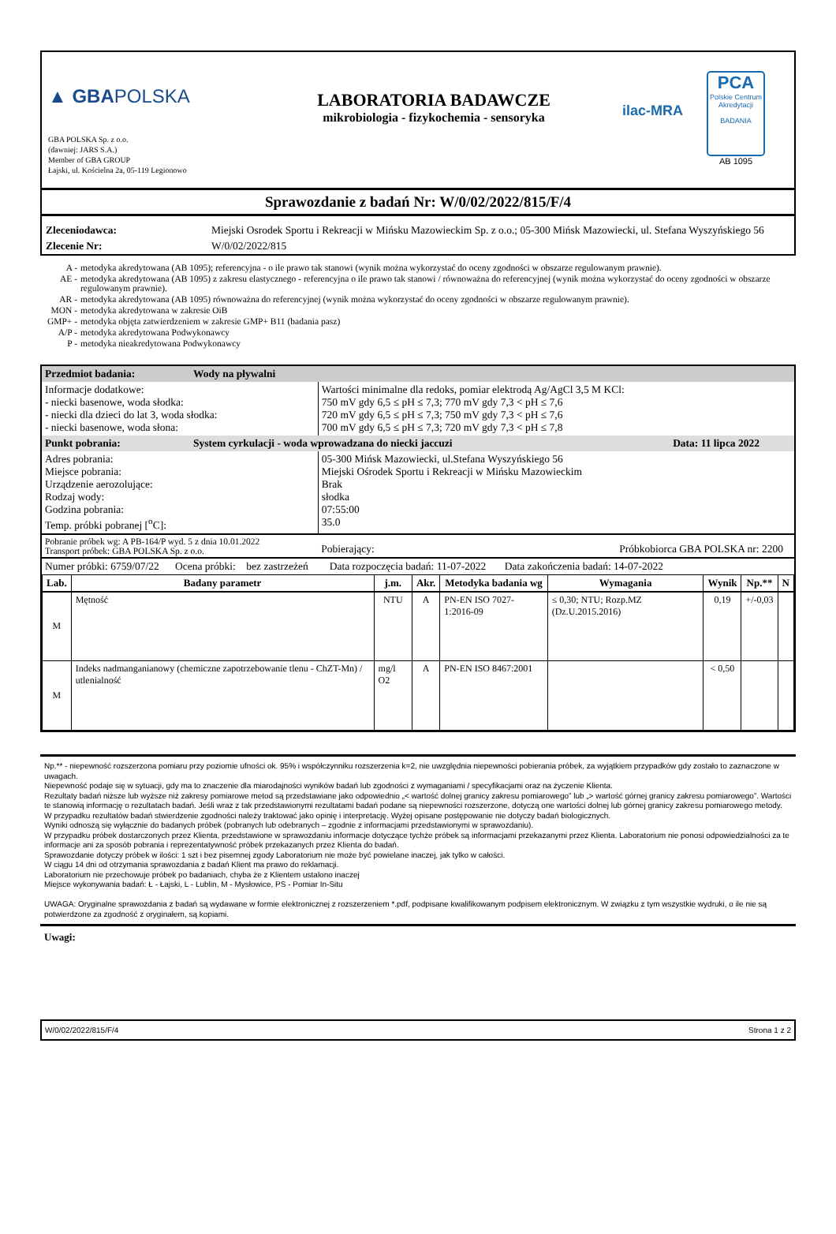▲ GBAPOLSKA
GBA POLSKA Sp. z o.o.
(dawniej: JARS S.A.)
Member of GBA GROUP
Łajski, ul. Kościelna 2a, 05-119 Legionowo
LABORATORIA BADAWCZE
mikrobiologia - fizykochemia - sensoryka
ilac-MRA
PCA
Polskie Centrum Akredytacji
BADANIA
AB 1095
Sprawozdanie z badań Nr: W/0/02/2022/815/F/4
| Zleceniodawca: | Miejski Osrodek Sportu i Rekreacji w Mińsku Mazowieckim Sp. z o.o.; 05-300 Mińsk Mazowiecki, ul. Stefana Wyszyńskiego 56 |
| Zlecenie Nr: | W/0/02/2022/815 |
| A - | metodyka akredytowana (AB 1095); referencyjna - o ile prawo tak stanowi (wynik można wykorzystać do oceny zgodności w obszarze regulowanym prawnie). |
| AE - | metodyka akredytowana (AB 1095) z zakresu elastycznego - referencyjna o ile prawo tak stanowi / równoważna do referencyjnej (wynik można wykorzystać do oceny zgodności w obszarze regulowanym prawnie). |
| AR - | metodyka akredytowana (AB 1095) równoważna do referencyjnej (wynik można wykorzystać do oceny zgodności w obszarze regulowanym prawnie). |
| MON - | metodyka akredytowana w zakresie OiB |
| GMP+ - | metodyka objęta zatwierdzeniem w zakresie GMP+ B11 (badania pasz) |
| A/P - | metodyka akredytowana Podwykonawcy |
| P - | metodyka nieakredytowana Podwykonawcy |
| Przedmiot badania: | Wody na pływalni | |
| Informacje dodatkowe: - niecki basenowe, woda słodka: - niecki dla dzieci do lat 3, woda słodka: - niecki basenowe, woda słona: | | Wartości minimalne dla redoks, pomiar elektrodą Ag/AgCl 3,5 M KCl: 750 mV gdy 6,5 ≤ pH ≤ 7,3; 770 mV gdy 7,3 < pH ≤ 7,6 720 mV gdy 6,5 ≤ pH ≤ 7,3; 750 mV gdy 7,3 < pH ≤ 7,6 700 mV gdy 6,5 ≤ pH ≤ 7,3; 720 mV gdy 7,3 < pH ≤ 7,8 |
| Punkt pobrania: | System cyrkulacji - woda wprowadzana do niecki jaccuzi Data: 11 lipca 2022 | |
| Adres pobrania: Miejsce pobrania: Urządzenie aerozolujące: Rodzaj wody: Godzina pobrania: Temp. próbki pobranej [<sup>o</sup>C]: | | 05-300 Mińsk Mazowiecki, ul.Stefana Wyszyńskiego 56 Miejski Ośrodek Sportu i Rekreacji w Mińsku Mazowieckim Brak słodka 07:55:00 35.0 |
| Pobranie próbek wg: A PB-164/P wyd. 5 z dnia 10.01.2022 Transport próbek: GBA POLSKA Sp. z o.o. | | Pobierający: Próbkobiorca GBA POLSKA nr: 2200 |
| Numer próbki: 6759/07/22 Ocena próbki: bez zastrzeżeń Data rozpoczęcia badań: 11-07-2022 Data zakończenia badań: 14-07-2022 | | |
| Lab. | Badany parametr | j.m. | Akr. | Metodyka badania wg | Wymagania | Wynik | Np.** | N |
| --- | --- | --- | --- | --- | --- | --- | --- | --- |
| M | Mętność | NTU | A | PN-EN ISO 7027-1:2016-09 | ≤ 0,30; NTU; Rozp.MZ (Dz.U.2015.2016) | 0,19 | +/-0,03 | |
| M | Indeks nadmanganianowy (chemiczne zapotrzebowanie tlenu - ChZT-Mn) / utlenialność | mg/l O2 | A | PN-EN ISO 8467:2001 | | < 0,50 | | |
Np.** - niepewność rozszerzona pomiaru przy poziomie ufności ok. 95% i współczynniku rozszerzenia k=2, nie uwzględnia niepewności pobierania próbek, za wyjątkiem przypadków gdy zostało to zaznaczone w uwagach.
Niepewność podaje się w sytuacji, gdy ma to znaczenie dla miarodajności wyników badań lub zgodności z wymaganiami / specyfikacjami oraz na życzenie Klienta.
Rezultaty badań niższe lub wyższe niż zakresy pomiarowe metod są przedstawiane jako odpowiednio „< wartość dolnej granicy zakresu pomiarowego” lub „> wartość górnej granicy zakresu pomiarowego”. Wartości te stanowią informację o rezultatach badań. Jeśli wraz z tak przedstawionymi rezultatami badań podane są niepewności rozszerzone, dotyczą one wartości dolnej lub górnej granicy zakresu pomiarowego metody. W przypadku rezultatów badań stwierdzenie zgodności należy traktować jako opinię i interpretację. Wyżej opisane postępowanie nie dotyczy badań biologicznych.
Wyniki odnoszą się wyłącznie do badanych próbek (pobranych lub odebranych – zgodnie z informacjami przedstawionymi w sprawozdaniu).
W przypadku próbek dostarczonych przez Klienta, przedstawione w sprawozdaniu informacje dotyczące tychże próbek są informacjami przekazanymi przez Klienta. Laboratorium nie ponosi odpowiedzialności za te informacje ani za sposób pobrania i reprezentatywność próbek przekazanych przez Klienta do badań.
Sprawozdanie dotyczy próbek w ilości: 1 szt i bez pisemnej zgody Laboratorium nie może być powielane inaczej, jak tylko w całości.
W ciągu 14 dni od otrzymania sprawozdania z badań Klient ma prawo do reklamacji.
Laboratorium nie przechowuje próbek po badaniach, chyba że z Klientem ustalono inaczej
Miejsce wykonywania badań: Ł - Łajski, L - Lublin, M - Mysłowice, PS - Pomiar In-Situ
UWAGA: Oryginalne sprawozdania z badań są wydawane w formie elektronicznej z rozszerzeniem *.pdf, podpisane kwalifikowanym podpisem elektronicznym. W związku z tym wszystkie wydruki, o ile nie są potwierdzone za zgodność z oryginałem, są kopiami.
Uwagi:
W/0/02/2022/815/F/4 Strona 1 z 2